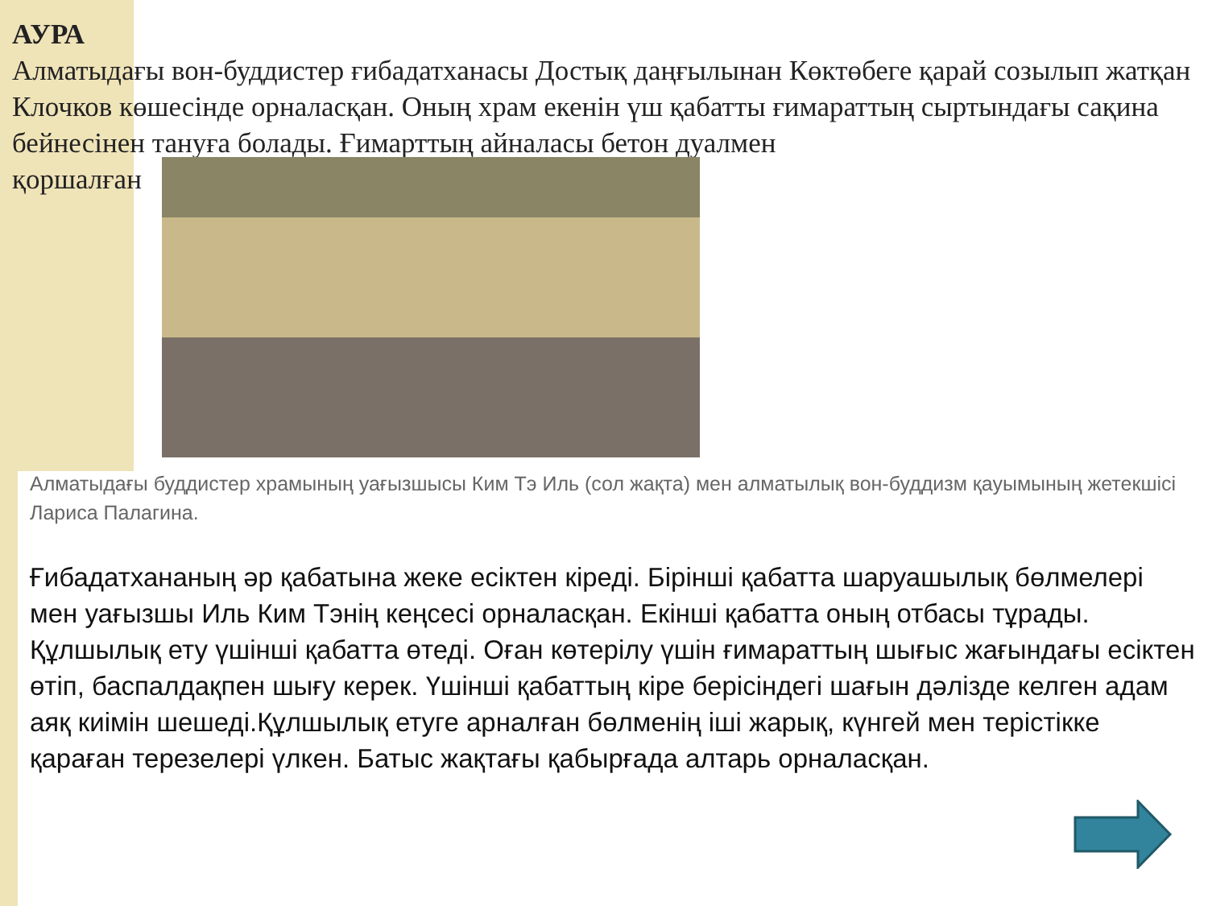АУРА
Алматыдағы вон-буддистер ғибадатханасы Достық даңғылынан Көктөбеге қарай созылып жатқан Клочков көшесінде орналасқан. Оның храм екенін үш қабатты ғимараттың сыртындағы сақина бейнесінен тануға болады. Ғимарттың айналасы бетон дуалмен
қоршалған
Алматыдағы буддистер храмының уағызшысы Ким Тэ Иль (сол жақта) мен алматылық вон-буддизм қауымының жетекшісі Лариса Палагина.
Ғибадатхананың әр қабатына жеке есіктен кіреді. Бірінші қабатта шаруашылық бөлмелері мен уағызшы Иль Ким Тэнің кеңсесі орналасқан. Екінші қабатта оның отбасы тұрады. Құлшылық ету үшінші қабатта өтеді. Оған көтерілу үшін ғимараттың шығыс жағындағы есіктен өтіп, баспалдақпен шығу керек. Үшінші қабаттың кіре берісіндегі шағын дәлізде келген адам аяқ киімін шешеді.Құлшылық етуге арналған бөлменің іші жарық, күнгей мен терістікке қараған терезелері үлкен. Батыс жақтағы қабырғада алтарь орналасқан.